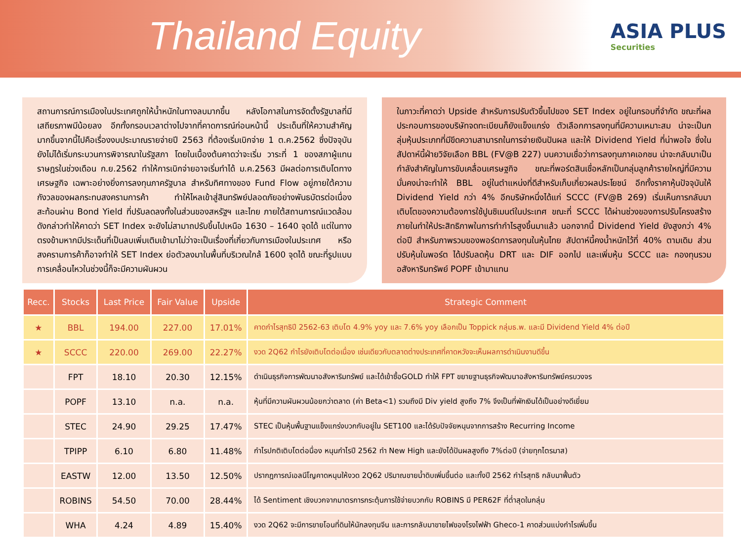Thailand Equity
ASIA PLUS
Securities
สถานการณ์การเมืองในประเทศถูกให้น้ำหนักในทางลบมากขึ้น หลังโอกาสในการจัดตั้งรัฐบาลที่มีเสถียรภาพมีน้อยลง อีกทั้งกรอบเวลาต่างไปจากที่คาดการณ์ก่อนหน้านี้ ประเด็นที่ให้ความสำคัญมากขึ้นจากนี้ไปคือเรื่องงบประมาณรายจ่ายปี 2563 ที่ต้องเริ่มเบิกจ่าย 1 ต.ค.2562 ซึ่งปัจจุบันยังไม่ได้เริ่มกระบวนการพิจารณาในรัฐสภา โดยในเบื้องต้นคาดว่าจะเริ่ม วาระที่ 1 ของสภาผู้แทนราษฎรในช่วงเดือน ก.ย.2562 ทำให้การเบิกจ่ายอาจเริ่มทำได้ ม.ค.2563 มีผลต่อการเติบโตทางเศรษฐกิจ เฉพาะอย่างยิ่งการลงทุนภาครัฐบาล สำหรับทิศทางของ Fund Flow อยู่ภายใต้ความกังวลของผลกระทบสงครามการค้า ทำให้ไหลเข้าสู่สินทรัพย์ปลอดภัยอย่างพันธบัตรต่อเนื่อง สะท้อนผ่าน Bond Yield ที่ปรับลดลงทั้งในส่วนของสหรัฐฯ และไทย ภายใต้สถานการณ์แวดล้อมดังกล่าวทำให้คาดว่า SET Index จะยังไม่สามาถปรับขึ้นไปเหนือ 1630 – 1640 จุดได้ แต่ในทางตรงข้ามหากมีประเด็นที่เป็นลบเพิ่มเติมเข้ามาไม่ว่าจะเป็นเรื่องที่เกี่ยวกับการเมืองในประเทศ หรือสงครามการค้าก็อาจทำให้ SET Index ย่อตัวลงมาในพื้นที่บริเวณใกล้ 1600 จุดได้ ขณะที่รูปแบบการเคลื่อนไหวในช่วงนี้ก็จะมีความผันผวน
ในภาวะที่คาดว่า Upside สำหรับการปรับตัวขึ้นไปของ SET Index อยู่ในกรอบที่จำกัด ขณะที่ผลประกอบการของบริษัทจดทะเบียนก็ยังแข็งแกร่ง ตัวเลือกการลงทุนที่มีความเหมาะสม น่าจะเป็นกลุ่มหุ้นประเภทที่มีขีดความสามารถในการจ่ายเงินปันผล และให้ Dividend Yield ที่น่าพอใจ ซึ่งในสัปดาห์นี้ฝ่ายวิจัยเลือก BBL (FV@B 227) บนความเชื่อว่าการลงทุนภาคเอกชน น่าจะกลับมาเป็นกำลังสำคัญในการขับเคลื่อนเศรษฐกิจ ขณะที่พอร์ตสินเชื่อหลักเป็นกลุ่มลูกค้ารายใหญ่ที่มีความมั่นคงน่าจะทำให้ BBL อยู่ในตำแหน่งที่ดีสำหรับเก็บเกี่ยวผลประโยชน์ อีกทั้งราคาหุ้นปัจจุบันให้ Dividend Yield กว่า 4% อีกบริษัทหนึ่งได้แก่ SCCC (FV@B 269) เริ่มเห็นการกลับมาเติบโตของความต้องการใช้ปูนซิเมนต์ในประเทศ ขณะที่ SCCC ได้ผ่านช่วงของการปรับโครงสร้างภายในทำให้ประสิทธิภาพในการทำกำไรสูงขึ้นมาแล้ว นอกจากนี้ Dividend Yield ยังสูงกว่า 4% ต่อปี สำหรับภาพรวมของพอร์ตการลงทุนในหุ้นไทย สัปดาห์นี้คงน้ำหนักไว้ที่ 40% ตามเดิม ส่วนปรับหุ้นในพอร์ต ได้ปรับลดหุ้น DRT และ DIF ออกไป และเพิ่มหุ้น SCCC และ กองทุนรวมอสังหาริมทรัพย์ POPF เข้ามาแทน
| Recc. | Stocks | Last Price | Fair Value | Upside | Strategic Comment |
| --- | --- | --- | --- | --- | --- |
| ★ | BBL | 194.00 | 227.00 | 17.01% | คาดกำไรสุทธิปี 2562-63 เติบโต 4.9% yoy และ 7.6% yoy เลือกเป็น Toppick กลุ่มธ.พ. และมี Dividend Yield 4% ต่อปี |
| ★ | SCCC | 220.00 | 269.00 | 22.27% | งวด 2Q62 กำไรยังเติบโตต่อเนื่อง เช่นเดียวกับตลาดต่างประเทศที่คาดหวังจะเห็นผลการดำเนินงานดีขึ้น |
| | FPT | 18.10 | 20.30 | 12.15% | ดำเนินธุรกิจการพัฒนาอสังหาริมทรัพย์ และได้เข้าซื้อGOLD ทำให้ FPT ขยายฐานธุรกิจพัฒนาอสังหาริมทรัพย์ครบวงจร |
| | POPF | 13.10 | n.a. | n.a. | หุ้นที่มีความผันผวนน้อยกว่าตลาด (ค่า Beta<1) รวมถึงมี Div yield สูงถึง 7% จึงเป็นที่พักเงินได้เป็นอย่างดีเยี่ยม |
| | STEC | 24.90 | 29.25 | 17.47% | STEC เป็นหุ้นพื้นฐานแข็งแกร่งบวกกับอยู่ใน SET100 และได้รับปัจจัยหนุนจากการสร้าง Recurring Income |
| | TPIPP | 6.10 | 6.80 | 11.48% | กำไรปกติเติบโตต่อนื่อง หนุนกำไรปี 2562 ทำ New High และยังได้ปันผลสูงถึง 7%ต่อปี (จ่ายทุกไตรมาส) |
| | EASTW | 12.00 | 13.50 | 12.50% | ปรากฎการณ์เอลนีโญคาดหนุนให้งวด 2Q62 ปริมาณขายน้ำดิบเพิ่มขึ้นต่อ และทั้งปี 2562 กำไรสุทธิ กลับมาฟื้นตัว |
| | ROBINS | 54.50 | 70.00 | 28.44% | ได้ Sentiment เชิงบวกจากมาตรการกระตุ้นการใช้จ่ายบวกกับ ROBINS มี PER62F ที่ต่ำสุดในกลุ่ม |
| | WHA | 4.24 | 4.89 | 15.40% | งวด 2Q62 จะมีการขายโอนที่ดินให้นักลงทุนจีน และการกลับมาขายไฟของโรงไฟฟ้า Gheco-1 คาดส่วนแบ่งกำไรเพิ่มขึ้น |